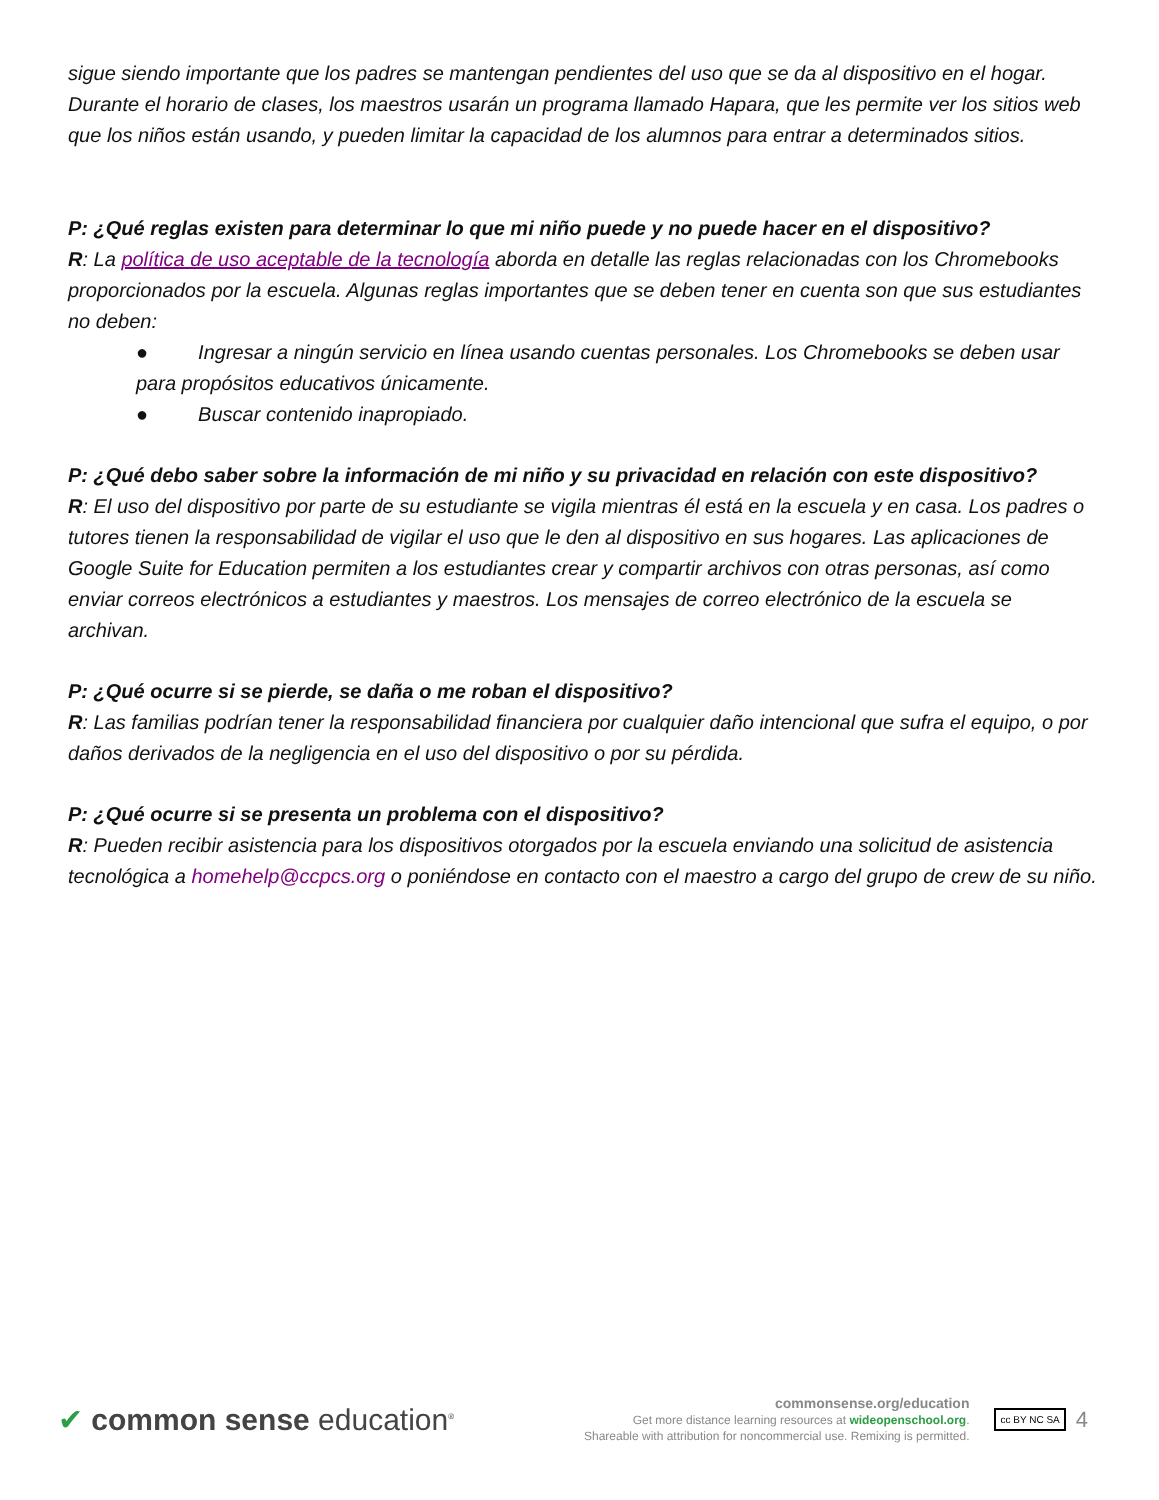sigue siendo importante que los padres se mantengan pendientes del uso que se da al dispositivo en el hogar. Durante el horario de clases, los maestros usarán un programa llamado Hapara, que les permite ver los sitios web que los niños están usando, y pueden limitar la capacidad de los alumnos para entrar a determinados sitios.
P: ¿Qué reglas existen para determinar lo que mi niño puede y no puede hacer en el dispositivo?
R: La política de uso aceptable de la tecnología aborda en detalle las reglas relacionadas con los Chromebooks proporcionados por la escuela. Algunas reglas importantes que se deben tener en cuenta son que sus estudiantes no deben:
● Ingresar a ningún servicio en línea usando cuentas personales. Los Chromebooks se deben usar para propósitos educativos únicamente.
● Buscar contenido inapropiado.
P: ¿Qué debo saber sobre la información de mi niño y su privacidad en relación con este dispositivo?
R: El uso del dispositivo por parte de su estudiante se vigila mientras él está en la escuela y en casa. Los padres o tutores tienen la responsabilidad de vigilar el uso que le den al dispositivo en sus hogares. Las aplicaciones de Google Suite for Education permiten a los estudiantes crear y compartir archivos con otras personas, así como enviar correos electrónicos a estudiantes y maestros. Los mensajes de correo electrónico de la escuela se archivan.
P: ¿Qué ocurre si se pierde, se daña o me roban el dispositivo?
R: Las familias podrían tener la responsabilidad financiera por cualquier daño intencional que sufra el equipo, o por daños derivados de la negligencia en el uso del dispositivo o por su pérdida.
P: ¿Qué ocurre si se presenta un problema con el dispositivo?
R: Pueden recibir asistencia para los dispositivos otorgados por la escuela enviando una solicitud de asistencia tecnológica a homehelp@ccpcs.org o poniéndose en contacto con el maestro a cargo del grupo de crew de su niño.
✔ common sense education<sup>®</sup>
commonsense.org/education
Get more distance learning resources at wideopenschool.org.
Shareable with attribution for noncommercial use. Remixing is permitted.
cc BY NC SA
4